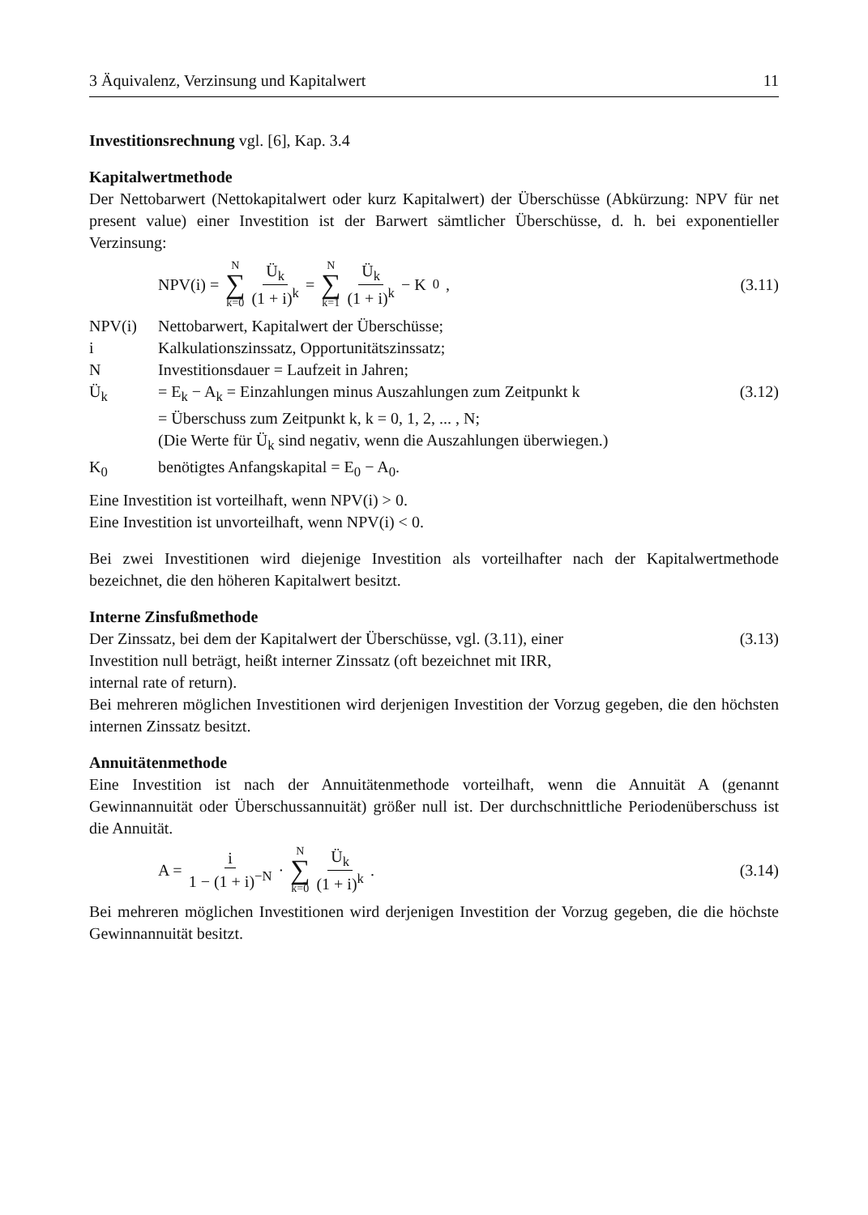3 Äquivalenz, Verzinsung und Kapitalwert 11
Investitionsrechnung vgl. [6], Kap. 3.4
Kapitalwertmethode
Der Nettobarwert (Nettokapitalwert oder kurz Kapitalwert) der Überschüsse (Abkürzung: NPV für net present value) einer Investition ist der Barwert sämtlicher Überschüsse, d. h. bei exponentieller Verzinsung:
NPV(i) = N ∑ k=0 Ü<sub>k</sub> (1 + i)<sup>k</sup> = N ∑ k=1 Ü<sub>k</sub> (1 + i)<sup>k</sup> − K<sub>0</sub> ,
(3.11)
NPV(i) Nettobarwert, Kapitalwert der Überschüsse; i Kalkulationszinssatz, Opportunitätszinssatz; N Investitionsdauer = Laufzeit in Jahren; Ü<sub>k</sub> = E<sub>k</sub> − A<sub>k</sub> = Einzahlungen minus Auszahlungen zum Zeitpunkt k (3.12) = Überschuss zum Zeitpunkt k, k = 0, 1, 2, ... , N;
(Die Werte für Ü<sub>k</sub> sind negativ, wenn die Auszahlungen überwiegen.) K<sub>0</sub> benötigtes Anfangskapital = E<sub>0</sub> − A<sub>0</sub>.
Eine Investition ist vorteilhaft, wenn NPV(i) > 0.
Eine Investition ist unvorteilhaft, wenn NPV(i) < 0.
Bei zwei Investitionen wird diejenige Investition als vorteilhafter nach der Kapitalwertmethode bezeichnet, die den höheren Kapitalwert besitzt.
Interne Zinsfußmethode
Der Zinssatz, bei dem der Kapitalwert der Überschüsse, vgl. (3.11), einer
Investition null beträgt, heißt interner Zinssatz (oft bezeichnet mit IRR,
internal rate of return).
(3.13)
Bei mehreren möglichen Investitionen wird derjenigen Investition der Vorzug gegeben, die den höchsten internen Zinssatz besitzt.
Annuitätenmethode
Eine Investition ist nach der Annuitätenmethode vorteilhaft, wenn die Annuität A (genannt Gewinnannuität oder Überschussannuität) größer null ist. Der durchschnittliche Periodenüberschuss ist die Annuität.
A = i 1 − (1 + i)<sup>−N</sup> · N ∑ k=0 Ü<sub>k</sub> (1 + i)<sup>k</sup> .
(3.14)
Bei mehreren möglichen Investitionen wird derjenigen Investition der Vorzug gegeben, die die höchste Gewinnannuität besitzt.